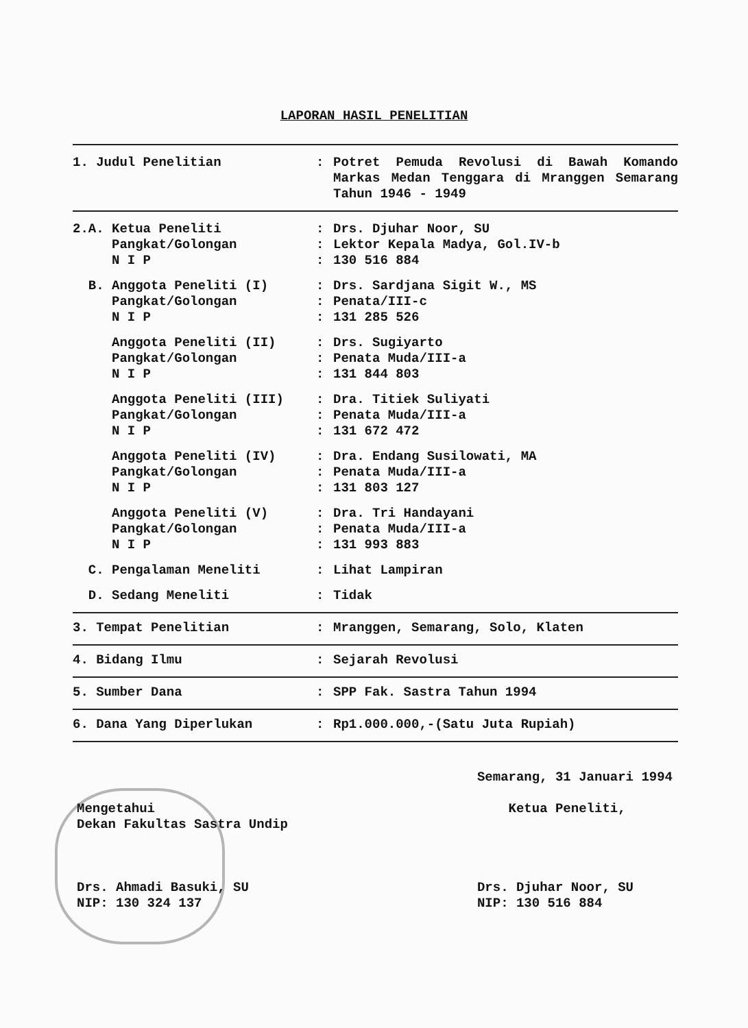LAPORAN HASIL PENELITIAN
| 1. Judul Penelitian | : | Potret Pemuda Revolusi di Bawah Komando Markas Medan Tenggara di Mranggen Semarang Tahun 1946 - 1949 |
| 2.A. Ketua Peneliti | : | Drs. Djuhar Noor, SU |
| Pangkat/Golongan | : | Lektor Kepala Madya, Gol.IV-b |
| N I P | : | 130 516 884 |
| B. Anggota Peneliti (I) | : | Drs. Sardjana Sigit W., MS |
| Pangkat/Golongan | : | Penata/III-c |
| N I P | : | 131 285 526 |
| Anggota Peneliti (II) | : | Drs. Sugiyarto |
| Pangkat/Golongan | : | Penata Muda/III-a |
| N I P | : | 131 844 803 |
| Anggota Peneliti (III) | : | Dra. Titiek Suliyati |
| Pangkat/Golongan | : | Penata Muda/III-a |
| N I P | : | 131 672 472 |
| Anggota Peneliti (IV) | : | Dra. Endang Susilowati, MA |
| Pangkat/Golongan | : | Penata Muda/III-a |
| N I P | : | 131 803 127 |
| Anggota Peneliti (V) | : | Dra. Tri Handayani |
| Pangkat/Golongan | : | Penata Muda/III-a |
| N I P | : | 131 993 883 |
| C. Pengalaman Meneliti | : | Lihat Lampiran |
| D. Sedang Meneliti | : | Tidak |
| 3. Tempat Penelitian | : | Mranggen, Semarang, Solo, Klaten |
| 4. Bidang Ilmu | : | Sejarah Revolusi |
| 5. Sumber Dana | : | SPP Fak. Sastra Tahun 1994 |
| 6. Dana Yang Diperlukan | : | Rp1.000.000,-(Satu Juta Rupiah) |
Mengetahui
Dekan Fakultas Sastra Undip
Drs. Ahmadi Basuki, SU
NIP: 130 324 137
Semarang, 31 Januari 1994
Ketua Peneliti,
Drs. Djuhar Noor, SU
NIP: 130 516 884